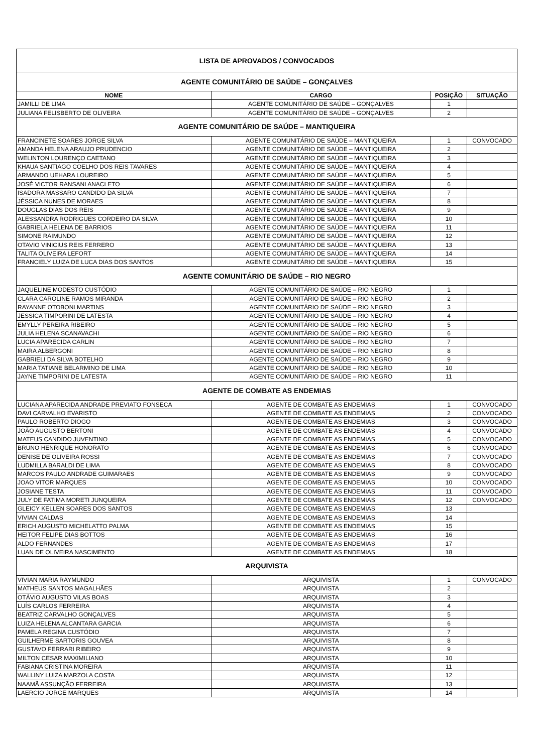| LISTA DE APROVADOS / CONVOCADOS | | | |
| AGENTE COMUNITÁRIO DE SAÚDE – GONÇALVES | | | |
| NOME | CARGO | POSIÇÃO | SITUAÇÃO |
| JAMILLI DE LIMA | AGENTE COMUNITÁRIO DE SAÚDE – GONÇALVES | 1 | |
| JULIANA FELISBERTO DE OLIVEIRA | AGENTE COMUNITÁRIO DE SAÚDE – GONÇALVES | 2 | |
| AGENTE COMUNITÁRIO DE SAÚDE – MANTIQUEIRA | | | |
| FRANCINETE SOARES JORGE SILVA | AGENTE COMUNITÁRIO DE SAÚDE – MANTIQUEIRA | 1 | CONVOCADO |
| AMANDA HELENA ARAUJO PRUDENCIO | AGENTE COMUNITÁRIO DE SAÚDE – MANTIQUEIRA | 2 | |
| WELINTON LOURENÇO CAETANO | AGENTE COMUNITÁRIO DE SAÚDE – MANTIQUEIRA | 3 | |
| KHAUA SANTIAGO COELHO DOS REIS TAVARES | AGENTE COMUNITÁRIO DE SAÚDE – MANTIQUEIRA | 4 | |
| ARMANDO UEHARA LOUREIRO | AGENTE COMUNITÁRIO DE SAÚDE – MANTIQUEIRA | 5 | |
| JOSÉ VICTOR RANSANI ANACLETO | AGENTE COMUNITÁRIO DE SAÚDE – MANTIQUEIRA | 6 | |
| ISADORA MASSARO CANDIDO DA SILVA | AGENTE COMUNITÁRIO DE SAÚDE – MANTIQUEIRA | 7 | |
| JÉSSICA NUNES DE MORAES | AGENTE COMUNITÁRIO DE SAÚDE – MANTIQUEIRA | 8 | |
| DOUGLAS DIAS DOS REIS | AGENTE COMUNITÁRIO DE SAÚDE – MANTIQUEIRA | 9 | |
| ALESSANDRA RODRIGUES CORDEIRO DA SILVA | AGENTE COMUNITÁRIO DE SAÚDE – MANTIQUEIRA | 10 | |
| GABRIELA HELENA DE BARRIOS | AGENTE COMUNITÁRIO DE SAÚDE – MANTIQUEIRA | 11 | |
| SIMONE RAIMUNDO | AGENTE COMUNITÁRIO DE SAÚDE – MANTIQUEIRA | 12 | |
| OTAVIO VINICIUS REIS FERRERO | AGENTE COMUNITÁRIO DE SAÚDE – MANTIQUEIRA | 13 | |
| TALITA OLIVEIRA LEFORT | AGENTE COMUNITÁRIO DE SAÚDE – MANTIQUEIRA | 14 | |
| FRANCIELY LUIZA DE LUCA DIAS DOS SANTOS | AGENTE COMUNITÁRIO DE SAÚDE – MANTIQUEIRA | 15 | |
| AGENTE COMUNITÁRIO DE SAÚDE – RIO NEGRO | | | |
| JAQUELINE MODESTO CUSTÓDIO | AGENTE COMUNITÁRIO DE SAÚDE – RIO NEGRO | 1 | |
| CLARA CAROLINE RAMOS MIRANDA | AGENTE COMUNITÁRIO DE SAÚDE – RIO NEGRO | 2 | |
| RAYANNE OTOBONI MARTINS | AGENTE COMUNITÁRIO DE SAÚDE – RIO NEGRO | 3 | |
| JESSICA TIMPORINI DE LATESTA | AGENTE COMUNITÁRIO DE SAÚDE – RIO NEGRO | 4 | |
| EMYLLY PEREIRA RIBEIRO | AGENTE COMUNITÁRIO DE SAÚDE – RIO NEGRO | 5 | |
| JULIA HELENA SCANAVACHI | AGENTE COMUNITÁRIO DE SAÚDE – RIO NEGRO | 6 | |
| LUCIA APARECIDA CARLIN | AGENTE COMUNITÁRIO DE SAÚDE – RIO NEGRO | 7 | |
| MAIRA ALBERGONI | AGENTE COMUNITÁRIO DE SAÚDE – RIO NEGRO | 8 | |
| GABRIELI DA SILVA BOTELHO | AGENTE COMUNITÁRIO DE SAÚDE – RIO NEGRO | 9 | |
| MARIA TATIANE BELARMINO DE LIMA | AGENTE COMUNITÁRIO DE SAÚDE – RIO NEGRO | 10 | |
| JAYNE TIMPORINI DE LATESTA | AGENTE COMUNITÁRIO DE SAÚDE – RIO NEGRO | 11 | |
| AGENTE DE COMBATE AS ENDEMIAS | | | |
| LUCIANA APARECIDA ANDRADE PREVIATO FONSECA | AGENTE DE COMBATE AS ENDEMIAS | 1 | CONVOCADO |
| DAVI CARVALHO EVARISTO | AGENTE DE COMBATE AS ENDEMIAS | 2 | CONVOCADO |
| PAULO ROBERTO DIOGO | AGENTE DE COMBATE AS ENDEMIAS | 3 | CONVOCADO |
| JOÃO AUGUSTO BERTONI | AGENTE DE COMBATE AS ENDEMIAS | 4 | CONVOCADO |
| MATEUS CANDIDO JUVENTINO | AGENTE DE COMBATE AS ENDEMIAS | 5 | CONVOCADO |
| BRUNO HENRIQUE HONORATO | AGENTE DE COMBATE AS ENDEMIAS | 6 | CONVOCADO |
| DENISE DE OLIVEIRA ROSSI | AGENTE DE COMBATE AS ENDEMIAS | 7 | CONVOCADO |
| LUDMILLA BARALDI DE LIMA | AGENTE DE COMBATE AS ENDEMIAS | 8 | CONVOCADO |
| MARCOS PAULO ANDRADE GUIMARAES | AGENTE DE COMBATE AS ENDEMIAS | 9 | CONVOCADO |
| JOAO VITOR MARQUES | AGENTE DE COMBATE AS ENDEMIAS | 10 | CONVOCADO |
| JOSIANE TESTA | AGENTE DE COMBATE AS ENDEMIAS | 11 | CONVOCADO |
| JULY DE FATIMA MORETI JUNQUEIRA | AGENTE DE COMBATE AS ENDEMIAS | 12 | CONVOCADO |
| GLEICY KELLEN SOARES DOS SANTOS | AGENTE DE COMBATE AS ENDEMIAS | 13 | |
| VIVIAN CALDAS | AGENTE DE COMBATE AS ENDEMIAS | 14 | |
| ERICH AUGUSTO MICHELATTO PALMA | AGENTE DE COMBATE AS ENDEMIAS | 15 | |
| HEITOR FELIPE DIAS BOTTOS | AGENTE DE COMBATE AS ENDEMIAS | 16 | |
| ALDO FERNANDES | AGENTE DE COMBATE AS ENDEMIAS | 17 | |
| LUAN DE OLIVEIRA NASCIMENTO | AGENTE DE COMBATE AS ENDEMIAS | 18 | |
| ARQUIVISTA | | | |
| VIVIAN MARIA RAYMUNDO | ARQUIVISTA | 1 | CONVOCADO |
| MATHEUS SANTOS MAGALHÃES | ARQUIVISTA | 2 | |
| OTÁVIO AUGUSTO VILAS BOAS | ARQUIVISTA | 3 | |
| LUÍS CARLOS FERREIRA | ARQUIVISTA | 4 | |
| BEATRIZ CARVALHO GONÇALVES | ARQUIVISTA | 5 | |
| LUIZA HELENA ALCANTARA GARCIA | ARQUIVISTA | 6 | |
| PAMELA REGINA CUSTÓDIO | ARQUIVISTA | 7 | |
| GUILHERME SARTORIS GOUVEA | ARQUIVISTA | 8 | |
| GUSTAVO FERRARI RIBEIRO | ARQUIVISTA | 9 | |
| MILTON CESAR MAXIMILIANO | ARQUIVISTA | 10 | |
| FABIANA CRISTINA MOREIRA | ARQUIVISTA | 11 | |
| WALLINY LUIZA MARZOLA COSTA | ARQUIVISTA | 12 | |
| NAAMÃ ASSUNÇÃO FERREIRA | ARQUIVISTA | 13 | |
| LAERCIO JORGE MARQUES | ARQUIVISTA | 14 | |